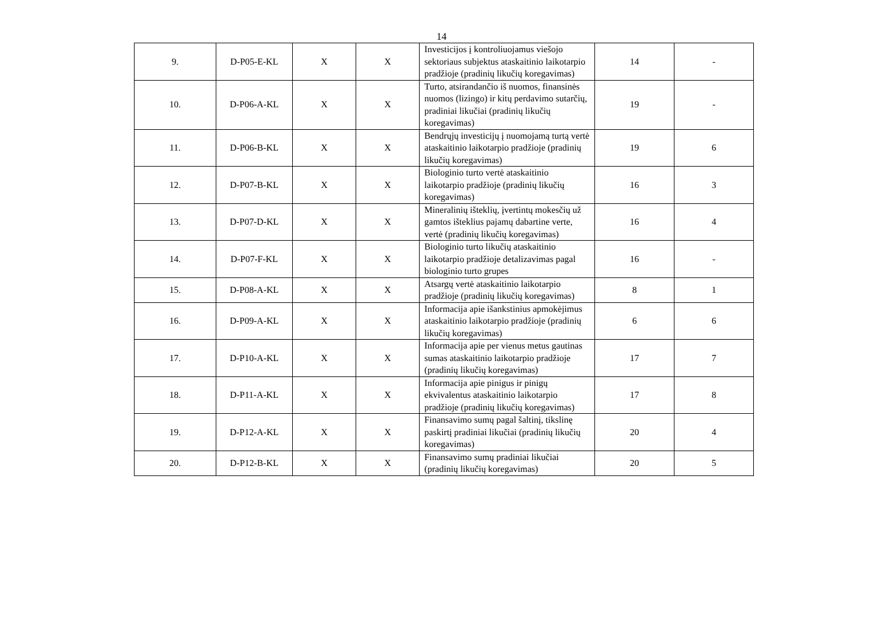14
| 9. | D-P05-E-KL | X | X | Investicijos į kontroliuojamus viešojo sektoriaus subjektus ataskaitinio laikotarpio pradžioje (pradinių likučių koregavimas) | 14 | - |
| 10. | D-P06-A-KL | X | X | Turto, atsirandančio iš nuomos, finansinės nuomos (lizingo) ir kitų perdavimo sutarčių, pradiniai likučiai (pradinių likučių koregavimas) | 19 | - |
| 11. | D-P06-B-KL | X | X | Bendrųjų investicijų į nuomojamą turtą vertė ataskaitinio laikotarpio pradžioje (pradinių likučių koregavimas) | 19 | 6 |
| 12. | D-P07-B-KL | X | X | Biologinio turto vertė ataskaitinio laikotarpio pradžioje (pradinių likučių koregavimas) | 16 | 3 |
| 13. | D-P07-D-KL | X | X | Mineralinių išteklių, įvertintų mokesčių už gamtos išteklius pajamų dabartine verte, vertė (pradinių likučių koregavimas) | 16 | 4 |
| 14. | D-P07-F-KL | X | X | Biologinio turto likučių ataskaitinio laikotarpio pradžioje detalizavimas pagal biologinio turto grupes | 16 | - |
| 15. | D-P08-A-KL | X | X | Atsargų vertė ataskaitinio laikotarpio pradžioje (pradinių likučių koregavimas) | 8 | 1 |
| 16. | D-P09-A-KL | X | X | Informacija apie išankstinius apmokėjimus ataskaitinio laikotarpio pradžioje (pradinių likučių koregavimas) | 6 | 6 |
| 17. | D-P10-A-KL | X | X | Informacija apie per vienus metus gautinas sumas ataskaitinio laikotarpio pradžioje (pradinių likučių koregavimas) | 17 | 7 |
| 18. | D-P11-A-KL | X | X | Informacija apie pinigus ir pinigų ekvivalentus ataskaitinio laikotarpio pradžioje (pradinių likučių koregavimas) | 17 | 8 |
| 19. | D-P12-A-KL | X | X | Finansavimo sumų pagal šaltinį, tikslinę paskirtį pradiniai likučiai (pradinių likučių koregavimas) | 20 | 4 |
| 20. | D-P12-B-KL | X | X | Finansavimo sumų pradiniai likučiai (pradinių likučių koregavimas) | 20 | 5 |